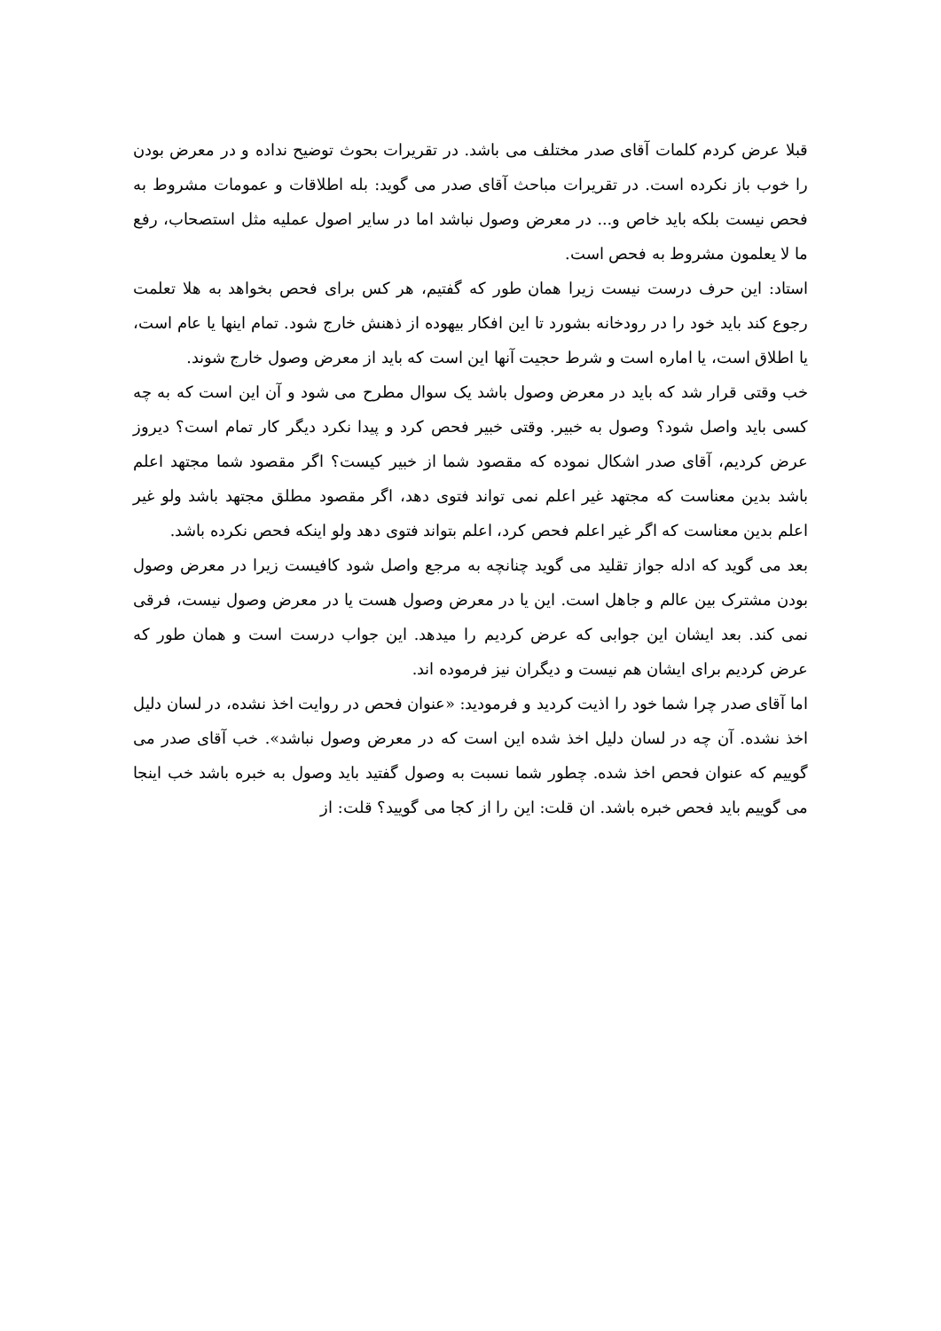قبلا عرض کردم کلمات آقای صدر مختلف می باشد. در تقریرات بحوث توضیح نداده و در معرض بودن را خوب باز نکرده است. در تقریرات مباحث آقای صدر می گوید: بله اطلاقات و عمومات مشروط به فحص نیست بلکه باید خاص و... در معرض وصول نباشد اما در سایر اصول عملیه مثل استصحاب، رفع ما لا یعلمون مشروط به فحص است.
استاد: این حرف درست نیست زیرا همان طور که گفتیم، هر کس برای فحص بخواهد به هلا تعلمت رجوع کند باید خود را در رودخانه بشورد تا این افکار بیهوده از ذهنش خارج شود. تمام اینها یا عام است، یا اطلاق است، یا اماره است و شرط حجیت آنها این است که باید از معرض وصول خارج شوند.
خب وقتی قرار شد که باید در معرض وصول باشد یک سوال مطرح می شود و آن این است که به چه کسی باید واصل شود؟ وصول به خبیر. وقتی خبیر فحص کرد و پیدا نکرد دیگر کار تمام است؟ دیروز عرض کردیم، آقای صدر اشکال نموده که مقصود شما از خبیر کیست؟ اگر مقصود شما مجتهد اعلم باشد بدین معناست که مجتهد غیر اعلم نمی تواند فتوی دهد، اگر مقصود مطلق مجتهد باشد ولو غیر اعلم بدین معناست که اگر غیر اعلم فحص کرد، اعلم بتواند فتوی دهد ولو اینکه فحص نکرده باشد.
بعد می گوید که ادله جواز تقلید می گوید چنانچه به مرجع واصل شود کافیست زیرا در معرض وصول بودن مشترک بین عالم و جاهل است. این یا در معرض وصول هست یا در معرض وصول نیست، فرقی نمی کند. بعد ایشان این جوابی که عرض کردیم را میدهد. این جواب درست است و همان طور که عرض کردیم برای ایشان هم نیست و دیگران نیز فرموده اند.
اما آقای صدر چرا شما خود را اذیت کردید و فرمودید: «عنوان فحص در روایت اخذ نشده، در لسان دلیل اخذ نشده. آن چه در لسان دلیل اخذ شده این است که در معرض وصول نباشد». خب آقای صدر می گوییم که عنوان فحص اخذ شده. چطور شما نسبت به وصول گفتید باید وصول به خبره باشد خب اینجا می گوییم باید فحص خبره باشد. ان قلت: این را از کجا می گویید؟ قلت: از